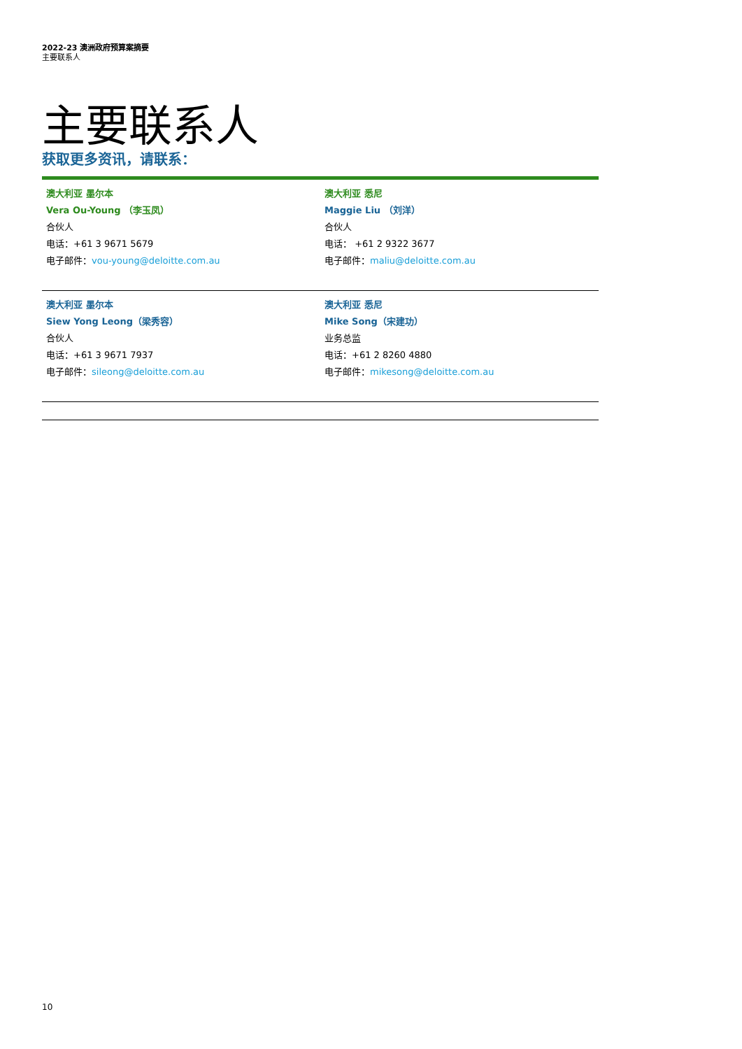2022-23 澳洲政府预算案摘要
主要联系人
主要联系人
获取更多资讯，请联系：
| 澳大利亚 墨尔本 Vera Ou-Young （李玉凤） 合伙人 电话：+61 3 9671 5679 电子邮件： vou-young@deloitte.com.au | 澳大利亚 悉尼 Maggie Liu （刘洋） 合伙人 电话： +61 2 9322 3677 电子邮件： maliu@deloitte.com.au |
| 澳大利亚 墨尔本 Siew Yong Leong（梁秀容） 合伙人 电话：+61 3 9671 7937 电子邮件： sileong@deloitte.com.au | 澳大利亚 悉尼 Mike Song（宋建功） 业务总监 电话：+61 2 8260 4880 电子邮件： mikesong@deloitte.com.au |
10